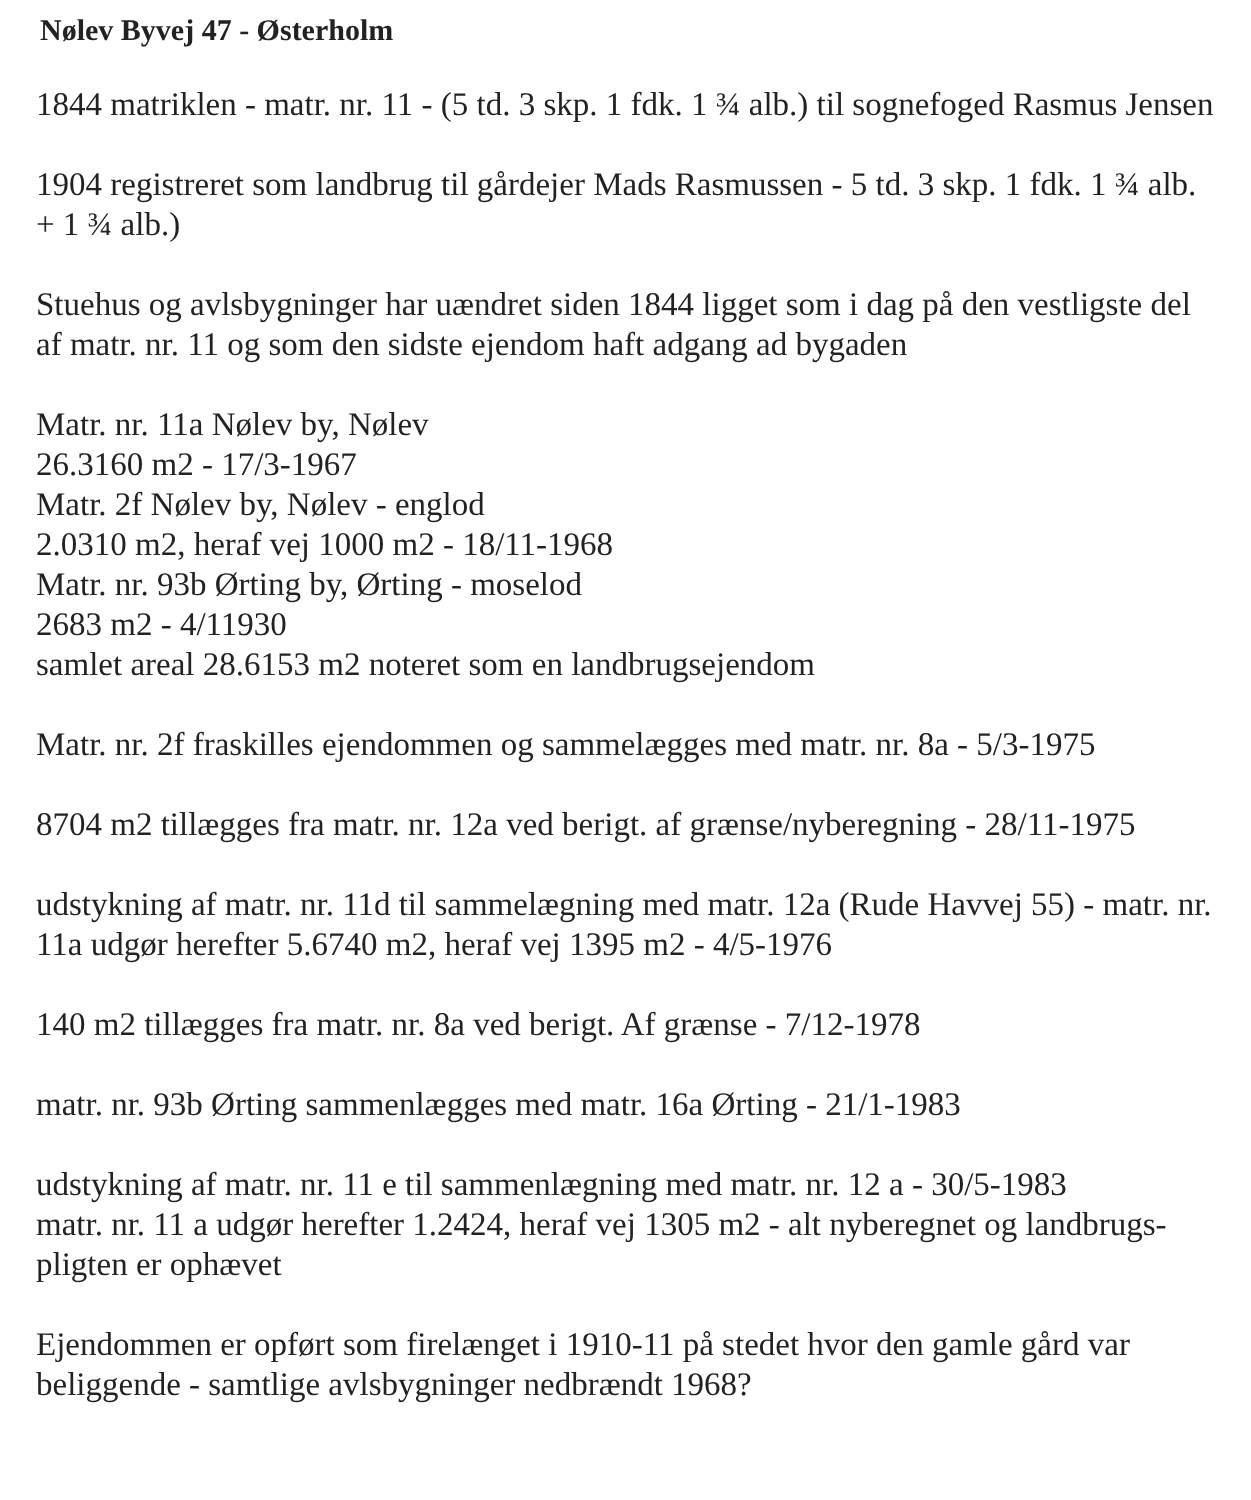Nølev Byvej 47 - Østerholm
1844 matriklen - matr. nr. 11 - (5 td. 3 skp. 1 fdk. 1 ¾ alb.) til sognefoged Rasmus Jensen
1904 registreret som landbrug til gårdejer Mads Rasmussen - 5 td. 3 skp. 1 fdk. 1 ¾ alb. + 1 ¾ alb.)
Stuehus og avlsbygninger har uændret siden 1844 ligget som i dag på den vestligste del af matr. nr. 11 og som den sidste ejendom haft adgang ad bygaden
Matr. nr. 11a Nølev by, Nølev
26.3160 m2 - 17/3-1967
Matr. 2f Nølev by, Nølev - englod
2.0310 m2, heraf vej 1000 m2 - 18/11-1968
Matr. nr. 93b Ørting by, Ørting - moselod
2683 m2 - 4/11930
samlet areal 28.6153 m2 noteret som en landbrugsejendom
Matr. nr. 2f fraskilles ejendommen og sammelægges med matr. nr. 8a - 5/3-1975
8704 m2 tillægges fra matr. nr. 12a ved berigt. af grænse/nyberegning - 28/11-1975
udstykning af matr. nr. 11d til sammelægning med matr. 12a (Rude Havvej 55) - matr. nr. 11a udgør herefter 5.6740 m2, heraf vej 1395 m2 - 4/5-1976
140 m2 tillægges fra matr. nr. 8a ved berigt. Af grænse - 7/12-1978
matr. nr. 93b Ørting sammenlægges med matr. 16a Ørting - 21/1-1983
udstykning af matr. nr. 11 e til sammenlægning med matr. nr. 12 a - 30/5-1983
matr. nr. 11 a udgør herefter 1.2424, heraf vej 1305 m2 - alt nyberegnet og landbrugs-pligten er ophævet
Ejendommen er opført som firelænget i 1910-11 på stedet hvor den gamle gård var beliggende - samtlige avlsbygninger nedbrændt 1968?